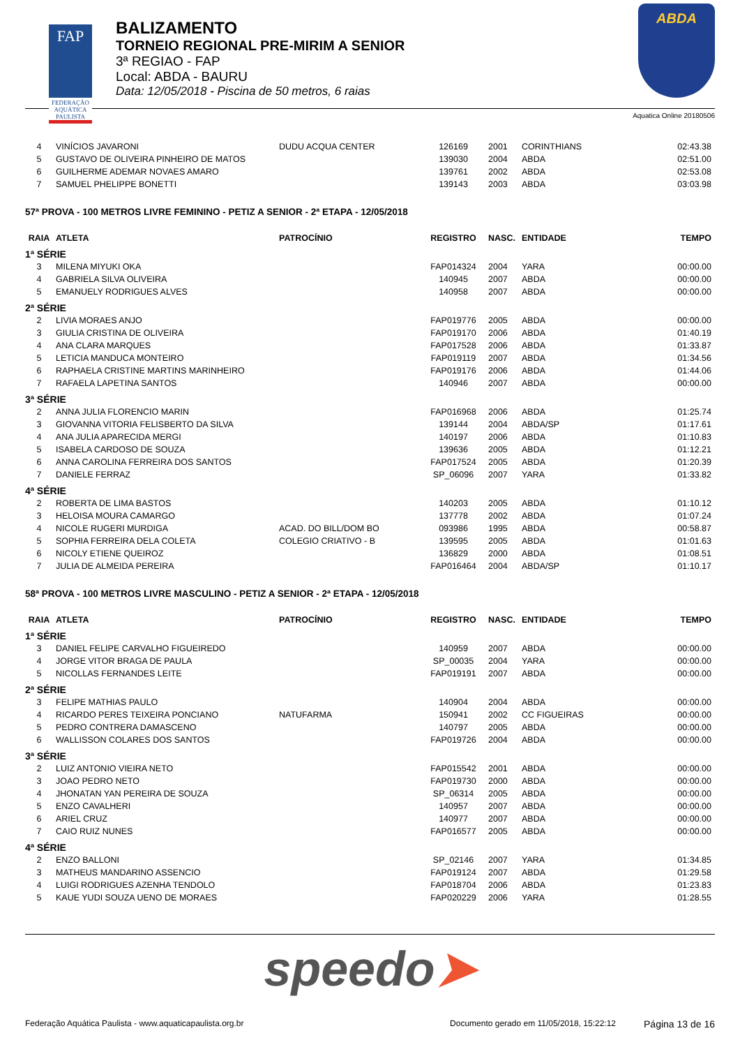FAP
FEDERAÇÃO AQUÁTICA PAULISTA
BALIZAMENTO
TORNEIO REGIONAL PRE-MIRIM A SENIOR
3ª REGIAO - FAP
Local: ABDA - BAURU
Data: 12/05/2018 - Piscina de 50 metros, 6 raias
ABDA
Aquatica Online 20180506
| 4 | VINÍCIOS JAVARONI | DUDU ACQUA CENTER | 126169 | 2001 | CORINTHIANS | 02:43.38 |
| 5 | GUSTAVO DE OLIVEIRA PINHEIRO DE MATOS | | 139030 | 2004 | ABDA | 02:51.00 |
| 6 | GUILHERME ADEMAR NOVAES AMARO | | 139761 | 2002 | ABDA | 02:53.08 |
| 7 | SAMUEL PHELIPPE BONETTI | | 139143 | 2003 | ABDA | 03:03.98 |
| 57ª PROVA - 100 METROS LIVRE FEMININO - PETIZ A SENIOR - 2ª ETAPA - 12/05/2018 | | | | | | |
| RAIA | ATLETA | PATROCÍNIO | REGISTRO | NASC. | ENTIDADE | TEMPO |
| 1ª SÉRIE | | | | | | |
| 3 | MILENA MIYUKI OKA | | FAP014324 | 2004 | YARA | 00:00.00 |
| 4 | GABRIELA SILVA OLIVEIRA | | 140945 | 2007 | ABDA | 00:00.00 |
| 5 | EMANUELY RODRIGUES ALVES | | 140958 | 2007 | ABDA | 00:00.00 |
| 2ª SÉRIE | | | | | | |
| 2 | LIVIA MORAES ANJO | | FAP019776 | 2005 | ABDA | 00:00.00 |
| 3 | GIULIA CRISTINA DE OLIVEIRA | | FAP019170 | 2006 | ABDA | 01:40.19 |
| 4 | ANA CLARA MARQUES | | FAP017528 | 2006 | ABDA | 01:33.87 |
| 5 | LETICIA MANDUCA MONTEIRO | | FAP019119 | 2007 | ABDA | 01:34.56 |
| 6 | RAPHAELA CRISTINE MARTINS MARINHEIRO | | FAP019176 | 2006 | ABDA | 01:44.06 |
| 7 | RAFAELA LAPETINA SANTOS | | 140946 | 2007 | ABDA | 00:00.00 |
| 3ª SÉRIE | | | | | | |
| 2 | ANNA JULIA FLORENCIO MARIN | | FAP016968 | 2006 | ABDA | 01:25.74 |
| 3 | GIOVANNA VITORIA FELISBERTO DA SILVA | | 139144 | 2004 | ABDA/SP | 01:17.61 |
| 4 | ANA JULIA APARECIDA MERGI | | 140197 | 2006 | ABDA | 01:10.83 |
| 5 | ISABELA CARDOSO DE SOUZA | | 139636 | 2005 | ABDA | 01:12.21 |
| 6 | ANNA CAROLINA FERREIRA DOS SANTOS | | FAP017524 | 2005 | ABDA | 01:20.39 |
| 7 | DANIELE FERRAZ | | SP_06096 | 2007 | YARA | 01:33.82 |
| 4ª SÉRIE | | | | | | |
| 2 | ROBERTA DE LIMA BASTOS | | 140203 | 2005 | ABDA | 01:10.12 |
| 3 | HELOISA MOURA CAMARGO | | 137778 | 2002 | ABDA | 01:07.24 |
| 4 | NICOLE RUGERI MURDIGA | ACAD. DO BILL/DOM BO | 093986 | 1995 | ABDA | 00:58.87 |
| 5 | SOPHIA FERREIRA DELA COLETA | COLEGIO CRIATIVO - B | 139595 | 2005 | ABDA | 01:01.63 |
| 6 | NICOLY ETIENE QUEIROZ | | 136829 | 2000 | ABDA | 01:08.51 |
| 7 | JULIA DE ALMEIDA PEREIRA | | FAP016464 | 2004 | ABDA/SP | 01:10.17 |
| 58ª PROVA - 100 METROS LIVRE MASCULINO - PETIZ A SENIOR - 2ª ETAPA - 12/05/2018 | | | | | | |
| RAIA | ATLETA | PATROCÍNIO | REGISTRO | NASC. | ENTIDADE | TEMPO |
| 1ª SÉRIE | | | | | | |
| 3 | DANIEL FELIPE CARVALHO FIGUEIREDO | | 140959 | 2007 | ABDA | 00:00.00 |
| 4 | JORGE VITOR BRAGA DE PAULA | | SP_00035 | 2004 | YARA | 00:00.00 |
| 5 | NICOLLAS FERNANDES LEITE | | FAP019191 | 2007 | ABDA | 00:00.00 |
| 2ª SÉRIE | | | | | | |
| 3 | FELIPE MATHIAS PAULO | | 140904 | 2004 | ABDA | 00:00.00 |
| 4 | RICARDO PERES TEIXEIRA PONCIANO | NATUFARMA | 150941 | 2002 | CC FIGUEIRAS | 00:00.00 |
| 5 | PEDRO CONTRERA DAMASCENO | | 140797 | 2005 | ABDA | 00:00.00 |
| 6 | WALLISSON COLARES DOS SANTOS | | FAP019726 | 2004 | ABDA | 00:00.00 |
| 3ª SÉRIE | | | | | | |
| 2 | LUIZ ANTONIO VIEIRA NETO | | FAP015542 | 2001 | ABDA | 00:00.00 |
| 3 | JOAO PEDRO NETO | | FAP019730 | 2000 | ABDA | 00:00.00 |
| 4 | JHONATAN YAN PEREIRA DE SOUZA | | SP_06314 | 2005 | ABDA | 00:00.00 |
| 5 | ENZO CAVALHERI | | 140957 | 2007 | ABDA | 00:00.00 |
| 6 | ARIEL CRUZ | | 140977 | 2007 | ABDA | 00:00.00 |
| 7 | CAIO RUIZ NUNES | | FAP016577 | 2005 | ABDA | 00:00.00 |
| 4ª SÉRIE | | | | | | |
| 2 | ENZO BALLONI | | SP_02146 | 2007 | YARA | 01:34.85 |
| 3 | MATHEUS MANDARINO ASSENCIO | | FAP019124 | 2007 | ABDA | 01:29.58 |
| 4 | LUIGI RODRIGUES AZENHA TENDOLO | | FAP018704 | 2006 | ABDA | 01:23.83 |
| 5 | KAUE YUDI SOUZA UENO DE MORAES | | FAP020229 | 2006 | YARA | 01:28.55 |
speedo➤
Federação Aquática Paulista - www.aquaticapaulista.org.br
Documento gerado em 11/05/2018, 15:22:12
Página 13 de 16